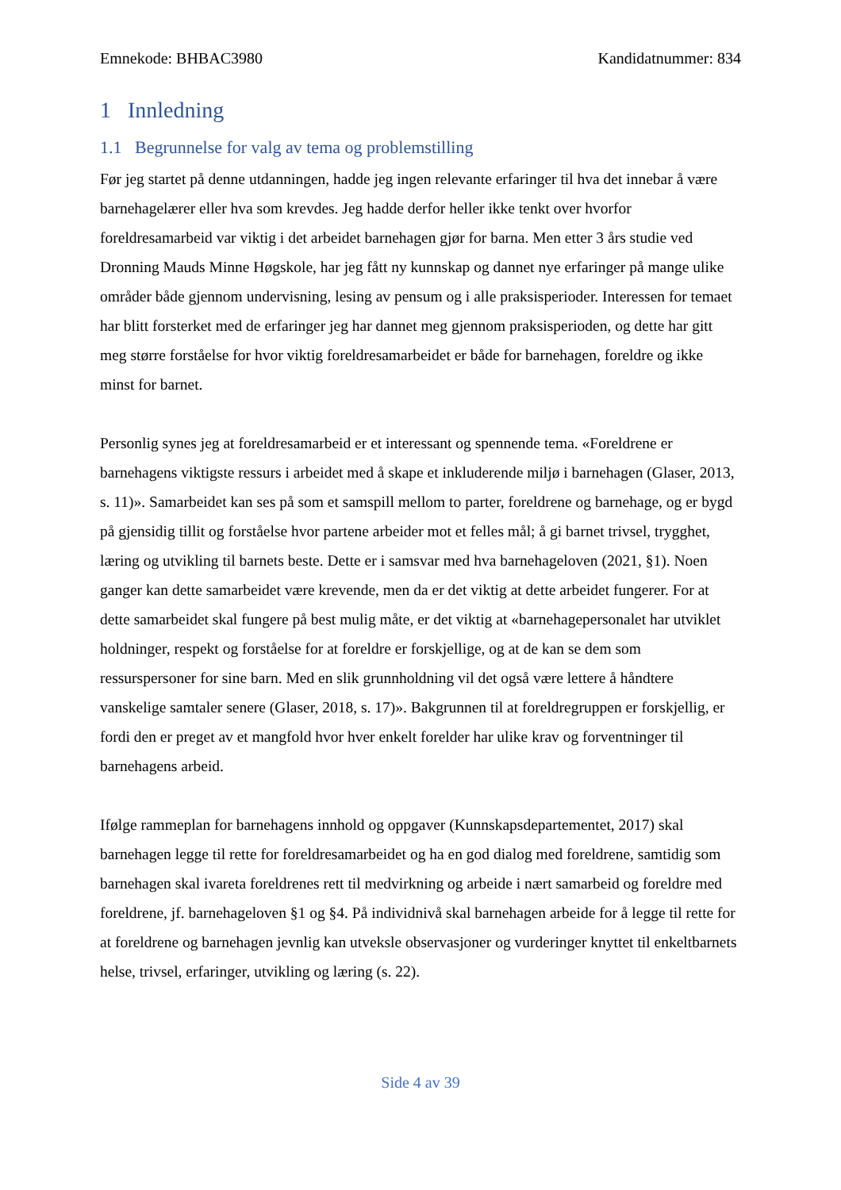Emnekode: BHBAC3980 Kandidatnummer: 834
1 Innledning
1.1 Begrunnelse for valg av tema og problemstilling
Før jeg startet på denne utdanningen, hadde jeg ingen relevante erfaringer til hva det innebar å være barnehagelærer eller hva som krevdes. Jeg hadde derfor heller ikke tenkt over hvorfor foreldresamarbeid var viktig i det arbeidet barnehagen gjør for barna. Men etter 3 års studie ved Dronning Mauds Minne Høgskole, har jeg fått ny kunnskap og dannet nye erfaringer på mange ulike områder både gjennom undervisning, lesing av pensum og i alle praksisperioder. Interessen for temaet har blitt forsterket med de erfaringer jeg har dannet meg gjennom praksisperioden, og dette har gitt meg større forståelse for hvor viktig foreldresamarbeidet er både for barnehagen, foreldre og ikke minst for barnet.
Personlig synes jeg at foreldresamarbeid er et interessant og spennende tema. «Foreldrene er barnehagens viktigste ressurs i arbeidet med å skape et inkluderende miljø i barnehagen (Glaser, 2013, s. 11)». Samarbeidet kan ses på som et samspill mellom to parter, foreldrene og barnehage, og er bygd på gjensidig tillit og forståelse hvor partene arbeider mot et felles mål; å gi barnet trivsel, trygghet, læring og utvikling til barnets beste. Dette er i samsvar med hva barnehageloven (2021, §1). Noen ganger kan dette samarbeidet være krevende, men da er det viktig at dette arbeidet fungerer. For at dette samarbeidet skal fungere på best mulig måte, er det viktig at «barnehagepersonalet har utviklet holdninger, respekt og forståelse for at foreldre er forskjellige, og at de kan se dem som ressurspersoner for sine barn. Med en slik grunnholdning vil det også være lettere å håndtere vanskelige samtaler senere (Glaser, 2018, s. 17)». Bakgrunnen til at foreldregruppen er forskjellig, er fordi den er preget av et mangfold hvor hver enkelt forelder har ulike krav og forventninger til barnehagens arbeid.
Ifølge rammeplan for barnehagens innhold og oppgaver (Kunnskapsdepartementet, 2017) skal barnehagen legge til rette for foreldresamarbeidet og ha en god dialog med foreldrene, samtidig som barnehagen skal ivareta foreldrenes rett til medvirkning og arbeide i nært samarbeid og foreldre med foreldrene, jf. barnehageloven §1 og §4. På individnivå skal barnehagen arbeide for å legge til rette for at foreldrene og barnehagen jevnlig kan utveksle observasjoner og vurderinger knyttet til enkeltbarnets helse, trivsel, erfaringer, utvikling og læring (s. 22).
Side 4 av 39